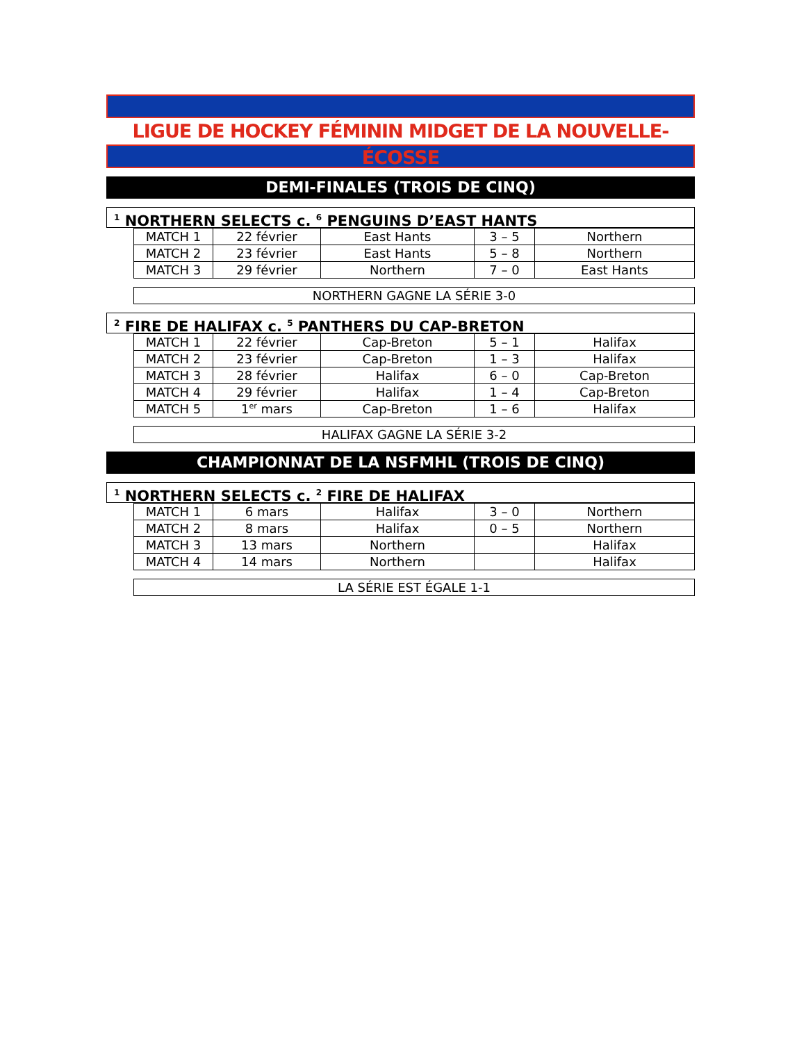LIGUE DE HOCKEY FÉMININ MIDGET DE LA NOUVELLE-ÉCOSSE
DEMI-FINALES (TROIS DE CINQ)
<sup>1</sup> NORTHERN SELECTS c. <sup>6</sup> PENGUINS D’EAST HANTS
| MATCH 1 | 22 février | East Hants | 3 – 5 | Northern |
| MATCH 2 | 23 février | East Hants | 5 – 8 | Northern |
| MATCH 3 | 29 février | Northern | 7 – 0 | East Hants |
NORTHERN GAGNE LA SÉRIE 3-0
<sup>2</sup> FIRE DE HALIFAX c. <sup>5</sup> PANTHERS DU CAP-BRETON
| MATCH 1 | 22 février | Cap-Breton | 5 – 1 | Halifax |
| MATCH 2 | 23 février | Cap-Breton | 1 – 3 | Halifax |
| MATCH 3 | 28 février | Halifax | 6 – 0 | Cap-Breton |
| MATCH 4 | 29 février | Halifax | 1 – 4 | Cap-Breton |
| MATCH 5 | 1<sup>er</sup> mars | Cap-Breton | 1 – 6 | Halifax |
HALIFAX GAGNE LA SÉRIE 3-2
CHAMPIONNAT DE LA NSFMHL (TROIS DE CINQ)
<sup>1</sup> NORTHERN SELECTS c. <sup>2</sup> FIRE DE HALIFAX
| MATCH 1 | 6 mars | Halifax | 3 – 0 | Northern |
| MATCH 2 | 8 mars | Halifax | 0 – 5 | Northern |
| MATCH 3 | 13 mars | Northern | | Halifax |
| MATCH 4 | 14 mars | Northern | | Halifax |
LA SÉRIE EST ÉGALE 1-1